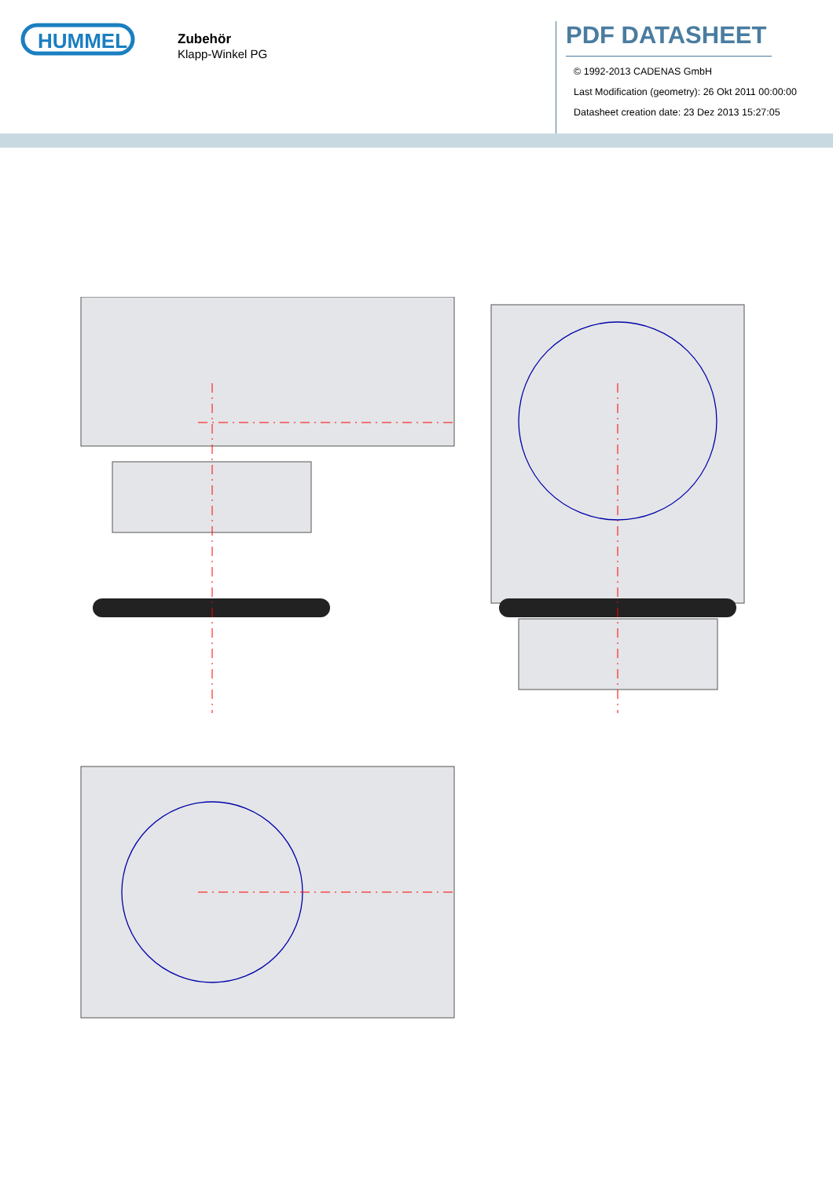HUMMEL
Zubehör
Klapp-Winkel PG
PDF DATASHEET
© 1992-2013 CADENAS GmbH
Last Modification (geometry): 26 Okt 2011 00:00:00
Datasheet creation date: 23 Dez 2013 15:27:05